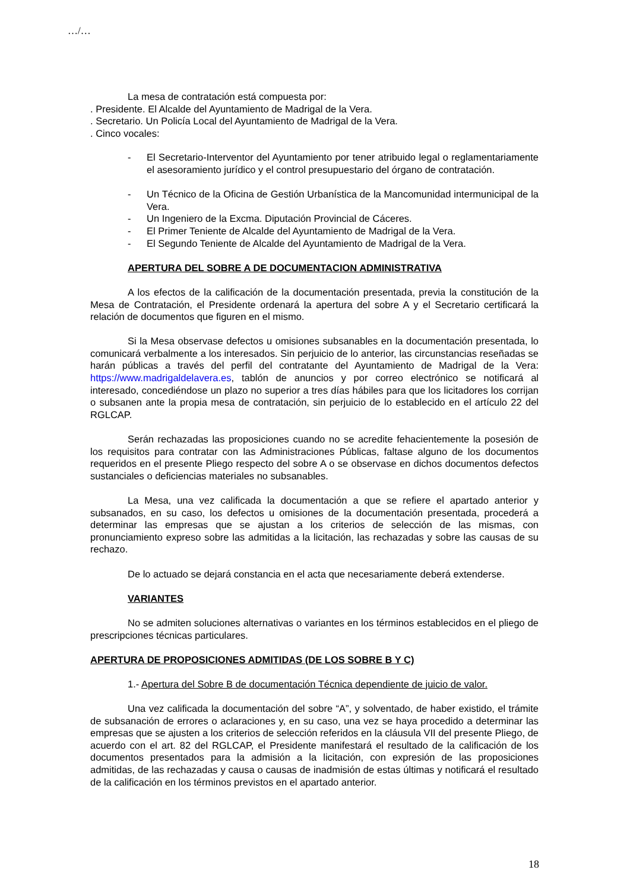…/…
La mesa de contratación está compuesta por:
. Presidente. El Alcalde del Ayuntamiento de Madrigal de la Vera.
. Secretario. Un Policía Local del Ayuntamiento de Madrigal de la Vera.
. Cinco vocales:
- El Secretario-Interventor del Ayuntamiento por tener atribuido legal o reglamentariamente el asesoramiento jurídico y el control presupuestario del órgano de contratación.
- Un Técnico de la Oficina de Gestión Urbanística de la Mancomunidad intermunicipal de la Vera.
- Un Ingeniero de la Excma. Diputación Provincial de Cáceres.
- El Primer Teniente de Alcalde del Ayuntamiento de Madrigal de la Vera.
- El Segundo Teniente de Alcalde del Ayuntamiento de Madrigal de la Vera.
APERTURA DEL SOBRE A DE DOCUMENTACION ADMINISTRATIVA
A los efectos de la calificación de la documentación presentada, previa la constitución de la Mesa de Contratación, el Presidente ordenará la apertura del sobre A y el Secretario certificará la relación de documentos que figuren en el mismo.
Si la Mesa observase defectos u omisiones subsanables en la documentación presentada, lo comunicará verbalmente a los interesados. Sin perjuicio de lo anterior, las circunstancias reseñadas se harán públicas a través del perfil del contratante del Ayuntamiento de Madrigal de la Vera: https://www.madrigaldelavera.es, tablón de anuncios y por correo electrónico se notificará al interesado, concediéndose un plazo no superior a tres días hábiles para que los licitadores los corrijan o subsanen ante la propia mesa de contratación, sin perjuicio de lo establecido en el artículo 22 del RGLCAP.
Serán rechazadas las proposiciones cuando no se acredite fehacientemente la posesión de los requisitos para contratar con las Administraciones Públicas, faltase alguno de los documentos requeridos en el presente Pliego respecto del sobre A o se observase en dichos documentos defectos sustanciales o deficiencias materiales no subsanables.
La Mesa, una vez calificada la documentación a que se refiere el apartado anterior y subsanados, en su caso, los defectos u omisiones de la documentación presentada, procederá a determinar las empresas que se ajustan a los criterios de selección de las mismas, con pronunciamiento expreso sobre las admitidas a la licitación, las rechazadas y sobre las causas de su rechazo.
De lo actuado se dejará constancia en el acta que necesariamente deberá extenderse.
VARIANTES
No se admiten soluciones alternativas o variantes en los términos establecidos en el pliego de prescripciones técnicas particulares.
APERTURA DE PROPOSICIONES ADMITIDAS (DE LOS SOBRE B Y C)
1.- Apertura del Sobre B de documentación Técnica dependiente de juicio de valor.
Una vez calificada la documentación del sobre “A”, y solventado, de haber existido, el trámite de subsanación de errores o aclaraciones y, en su caso, una vez se haya procedido a determinar las empresas que se ajusten a los criterios de selección referidos en la cláusula VII del presente Pliego, de acuerdo con el art. 82 del RGLCAP, el Presidente manifestará el resultado de la calificación de los documentos presentados para la admisión a la licitación, con expresión de las proposiciones admitidas, de las rechazadas y causa o causas de inadmisión de estas últimas y notificará el resultado de la calificación en los términos previstos en el apartado anterior.
18